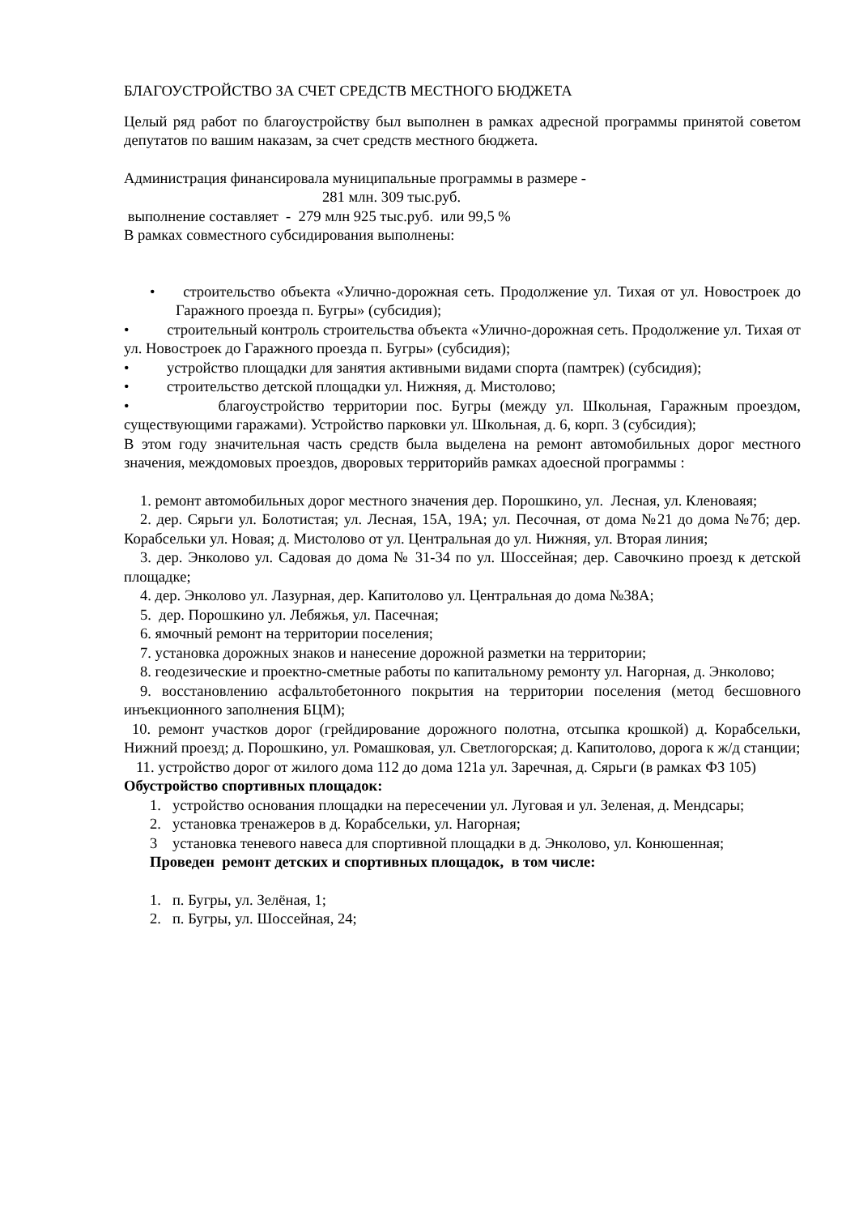БЛАГОУСТРОЙСТВО ЗА СЧЕТ СРЕДСТВ МЕСТНОГО БЮДЖЕТА
Целый ряд работ по благоустройству был выполнен в рамках адресной программы принятой советом депутатов по вашим наказам, за счет средств местного бюджета.
Администрация финансировала муниципальные программы в размере -
281 млн. 309 тыс.руб.
выполнение составляет - 279 млн 925 тыс.руб. или 99,5 %
В рамках совместного субсидирования выполнены:
• строительство объекта «Улично-дорожная сеть. Продолжение ул. Тихая от ул. Новостроек до Гаражного проезда п. Бугры» (субсидия);
• строительный контроль строительства объекта «Улично-дорожная сеть. Продолжение ул. Тихая от ул. Новостроек до Гаражного проезда п. Бугры» (субсидия);
• устройство площадки для занятия активными видами спорта (памтрек) (субсидия);
• строительство детской площадки ул. Нижняя, д. Мистолово;
• благоустройство территории пос. Бугры (между ул. Школьная, Гаражным проездом, существующими гаражами). Устройство парковки ул. Школьная, д. 6, корп. 3 (субсидия);
В этом году значительная часть средств была выделена на ремонт автомобильных дорог местного значения, междомовых проездов, дворовых территорийв рамках адоесной программы :
1. ремонт автомобильных дорог местного значения дер. Порошкино, ул. Лесная, ул. Кленоваяя;
2. дер. Сярьги ул. Болотистая; ул. Лесная, 15А, 19А; ул. Песочная, от дома №21 до дома №7б; дер. Корабсельки ул. Новая; д. Мистолово от ул. Центральная до ул. Нижняя, ул. Вторая линия;
3. дер. Энколово ул. Садовая до дома № 31-34 по ул. Шоссейная; дер. Савочкино проезд к детской площадке;
4. дер. Энколово ул. Лазурная, дер. Капитолово ул. Центральная до дома №38А;
5. дер. Порошкино ул. Лебяжья, ул. Пасечная;
6. ямочный ремонт на территории поселения;
7. установка дорожных знаков и нанесение дорожной разметки на территории;
8. геодезические и проектно-сметные работы по капитальному ремонту ул. Нагорная, д. Энколово;
9. восстановлению асфальтобетонного покрытия на территории поселения (метод бесшовного инъекционного заполнения БЦМ);
10. ремонт участков дорог (грейдирование дорожного полотна, отсыпка крошкой) д. Корабсельки, Нижний проезд; д. Порошкино, ул. Ромашковая, ул. Светлогорская; д. Капитолово, дорога к ж/д станции;
11. устройство дорог от жилого дома 112 до дома 121а ул. Заречная, д. Сярьги (в рамках ФЗ 105)
Обустройство спортивных площадок:
1. устройство основания площадки на пересечении ул. Луговая и ул. Зеленая, д. Мендсары;
2. установка тренажеров в д. Корабсельки, ул. Нагорная;
3 установка теневого навеса для спортивной площадки в д. Энколово, ул. Конюшенная;
Проведен ремонт детских и спортивных площадок, в том числе:
1. п. Бугры, ул. Зелёная, 1;
2. п. Бугры, ул. Шоссейная, 24;